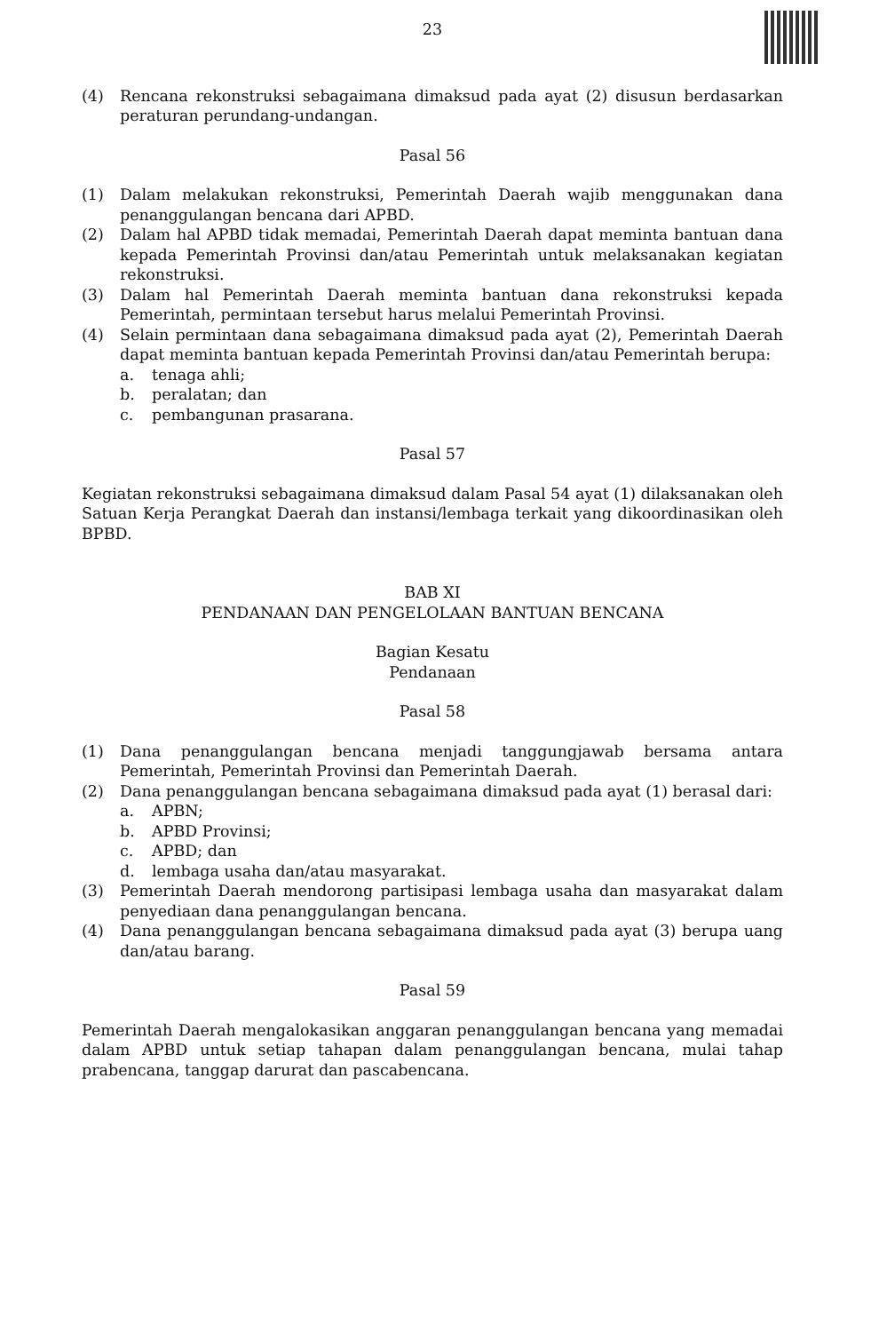23
(4) Rencana rekonstruksi sebagaimana dimaksud pada ayat (2) disusun berdasarkan peraturan perundang-undangan.
Pasal 56
(1) Dalam melakukan rekonstruksi, Pemerintah Daerah wajib menggunakan dana penanggulangan bencana dari APBD.
(2) Dalam hal APBD tidak memadai, Pemerintah Daerah dapat meminta bantuan dana kepada Pemerintah Provinsi dan/atau Pemerintah untuk melaksanakan kegiatan rekonstruksi.
(3) Dalam hal Pemerintah Daerah meminta bantuan dana rekonstruksi kepada Pemerintah, permintaan tersebut harus melalui Pemerintah Provinsi.
(4) Selain permintaan dana sebagaimana dimaksud pada ayat (2), Pemerintah Daerah dapat meminta bantuan kepada Pemerintah Provinsi dan/atau Pemerintah berupa:
a. tenaga ahli;
b. peralatan; dan
c. pembangunan prasarana.
Pasal 57
Kegiatan rekonstruksi sebagaimana dimaksud dalam Pasal 54 ayat (1) dilaksanakan oleh Satuan Kerja Perangkat Daerah dan instansi/lembaga terkait yang dikoordinasikan oleh BPBD.
BAB XI
PENDANAAN DAN PENGELOLAAN BANTUAN BENCANA
Bagian Kesatu
Pendanaan
Pasal 58
(1) Dana penanggulangan bencana menjadi tanggungjawab bersama antara Pemerintah, Pemerintah Provinsi dan Pemerintah Daerah.
(2) Dana penanggulangan bencana sebagaimana dimaksud pada ayat (1) berasal dari:
a. APBN;
b. APBD Provinsi;
c. APBD; dan
d. lembaga usaha dan/atau masyarakat.
(3) Pemerintah Daerah mendorong partisipasi lembaga usaha dan masyarakat dalam penyediaan dana penanggulangan bencana.
(4) Dana penanggulangan bencana sebagaimana dimaksud pada ayat (3) berupa uang dan/atau barang.
Pasal 59
Pemerintah Daerah mengalokasikan anggaran penanggulangan bencana yang memadai dalam APBD untuk setiap tahapan dalam penanggulangan bencana, mulai tahap prabencana, tanggap darurat dan pascabencana.